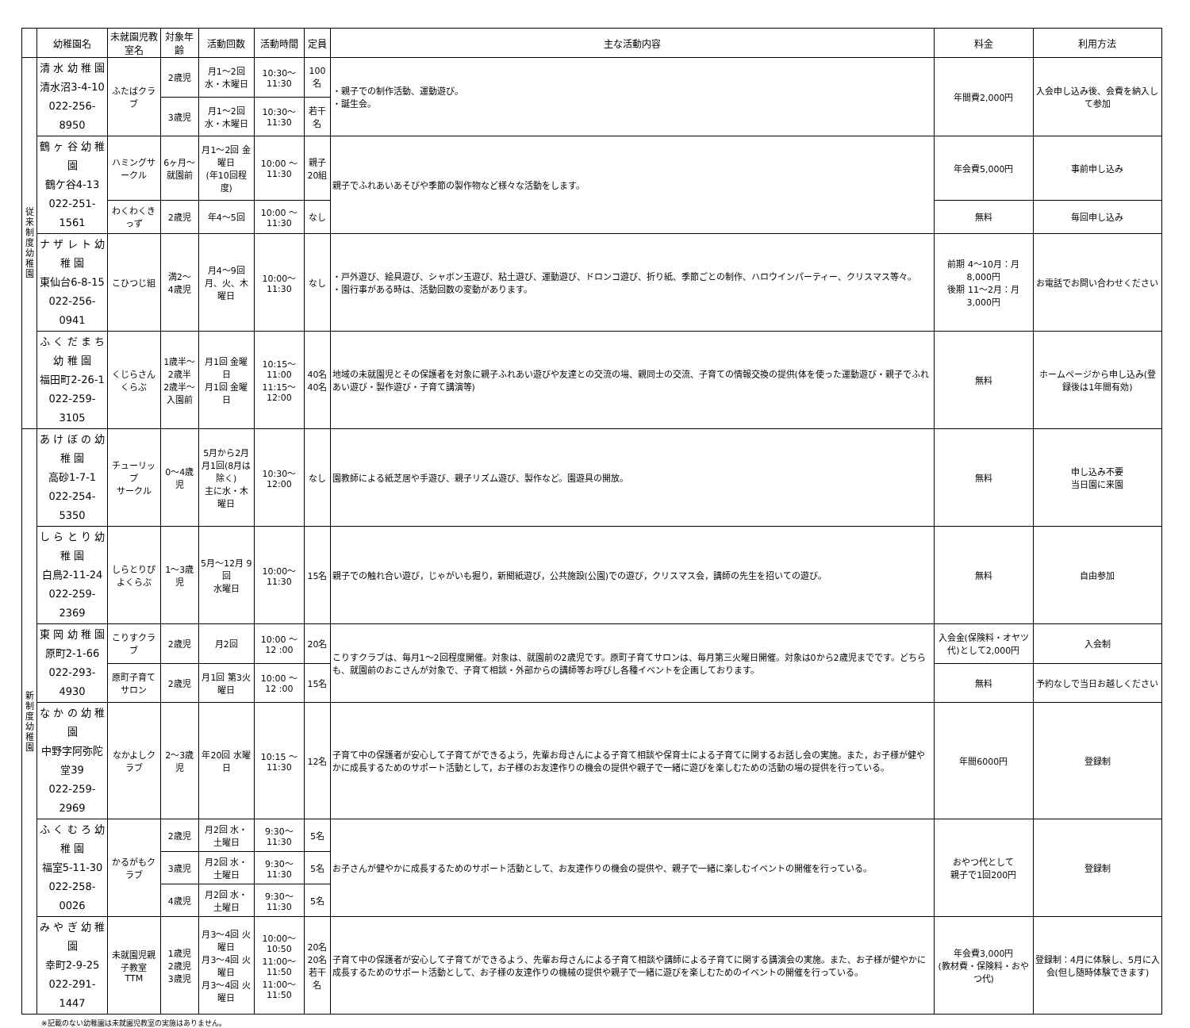| | 幼稚園名 | 未就園児教室名 | 対象年齢 | 活動回数 | 活動時間 | 定員 | 主な活動内容 | 料金 | 利用方法 |
| --- | --- | --- | --- | --- | --- | --- | --- | --- | --- |
| 従 来 制 度 幼 稚 園 | 清 水 幼 稚 園 清水沼3-4-10 022-256-8950 | ふたばクラブ | 2歳児 | 月1～2回 水・木曜日 | 10:30～11:30 | 100名 | ・親子での制作活動、運動遊び。 ・誕生会。 | 年間費2,000円 | 入会申し込み後、会費を納入して参加 |
| | | | 3歳児 | 月1～2回 水・木曜日 | 10:30～11:30 | 若干名 | | | |
| | 鶴 ヶ 谷 幼 稚 園 鶴ケ谷4-13 022-251-1561 | ハミングサークル | 6ヶ月～就園前 | 月1～2回 金曜日 (年10回程度) | 10:00 ～ 11:30 | 親子 20組 | 親子でふれあいあそびや季節の製作物など様々な活動をします。 | 年会費5,000円 | 事前申し込み |
| | | わくわくきっず | 2歳児 | 年4～5回 | 10:00 ～ 11:30 | なし | | 無料 | 毎回申し込み |
| | ナ ザ レ ト 幼 稚 園 東仙台6-8-15 022-256-0941 | こひつじ組 | 満2～ 4歳児 | 月4～9回 月、火、木 曜日 | 10:00～ 11:30 | なし | ・戸外遊び、絵具遊び、シャボン玉遊び、粘土遊び、運動遊び、ドロンコ遊び、折り紙、季節ごとの制作、ハロウインパーティー、クリスマス等々。 ・園行事がある時は、活動回数の変動があります。 | 前期 4～10月：月8,000円 後期 11～2月：月3,000円 | お電話でお問い合わせください |
| | ふ く だ ま ち 幼 稚 園 福田町2-26-1 022-259-3105 | くじらさんくらぶ | 1歳半～2歳半 2歳半～入園前 | 月1回 金曜日 月1回 金曜日 | 10:15～11:00 11:15～12:00 | 40名 40名 | 地域の未就園児とその保護者を対象に親子ふれあい遊びや友達との交流の場、親同士の交流、子育ての情報交換の提供(体を使った運動遊び・親子でふれあい遊び・製作遊び・子育て講演等) | 無料 | ホームページから申し込み(登録後は1年間有効) |
| 新 制 度 幼 稚 園 | あ け ぼ の 幼 稚 園 高砂1-7-1 022-254-5350 | チューリップ サークル | 0～4歳児 | 5月から2月 月1回(8月は除く) 主に水・木曜日 | 10:30～12:00 | なし | 園教師による紙芝居や手遊び、親子リズム遊び、製作など。園遊具の開放。 | 無料 | 申し込み不要 当日園に来園 |
| | し ら と り 幼 稚 園 白鳥2-11-24 022-259-2369 | しらとりぴよくらぶ | 1～3歳児 | 5月～12月 9回 水曜日 | 10:00～11:30 | 15名 | 親子での触れ合い遊び，じゃがいも掘り，新聞紙遊び，公共施設(公園)での遊び，クリスマス会，講師の先生を招いての遊び。 | 無料 | 自由参加 |
| | 東 岡 幼 稚 園 原町2-1-66 022-293-4930 | こりすクラブ | 2歳児 | 月2回 | 10:00 ～ 12 :00 | 20名 | こりすクラブは、毎月1～2回程度開催。対象は、就園前の2歳児です。原町子育てサロンは、毎月第三火曜日開催。対象は0から2歳児までです。どちらも、就園前のおこさんが対象で、子育て相談・外部からの講師等お呼びし各種イベントを企画しております。 | 入会金(保険料・オヤツ代)として2,000円 | 入会制 |
| | | 原町子育てサロン | 2歳児 | 月1回 第3火曜日 | 10:00 ～ 12 :00 | 15名 | | 無料 | 予約なしで当日お越しください |
| | な か の 幼 稚 園 中野字阿弥陀堂39 022-259-2969 | なかよしクラブ | 2～3歳児 | 年20回 水曜日 | 10:15 ～ 11:30 | 12名 | 子育て中の保護者が安心して子育てができるよう，先輩お母さんによる子育て相談や保育士による子育てに関するお話し会の実施。また，お子様が健やかに成長するためのサポート活動として，お子様のお友達作りの機会の提供や親子で一緒に遊びを楽しむための活動の場の提供を行っている。 | 年間6000円 | 登録制 |
| | ふ く む ろ 幼 稚 園 福室5-11-30 022-258-0026 | かるがもクラブ | 2歳児 | 月2回 水・土曜日 | 9:30～11:30 | 5名 | お子さんが健やかに成長するためのサポート活動として、お友達作りの機会の提供や、親子で一緒に楽しむイベントの開催を行っている。 | おやつ代として 親子で1回200円 | 登録制 |
| | | | 3歳児 | 月2回 水・土曜日 | 9:30～11:30 | 5名 | | | |
| | | | 4歳児 | 月2回 水・土曜日 | 9:30～11:30 | 5名 | | | |
| | み や ぎ 幼 稚 園 幸町2-9-25 022-291-1447 | 未就園児親子教室 TTM | 1歳児 2歳児 3歳児 | 月3～4回 火曜日 月3～4回 火曜日 月3～4回 火曜日 | 10:00～10:50 11:00～11:50 11:00～11:50 | 20名 20名 若干名 | 子育て中の保護者が安心して子育てができるよう、先輩お母さんによる子育て相談や講師による子育てに関する講演会の実施。また、お子様が健やかに成長するためのサポート活動として、お子様の友達作りの機械の提供や親子で一緒に遊びを楽しむためのイベントの開催を行っている。 | 年会費3,000円 (教材費・保険料・おやつ代) | 登録制：4月に体験し、5月に入会(但し随時体験できます) |
※記載のない幼稚園は未就園児教室の実施はありません。